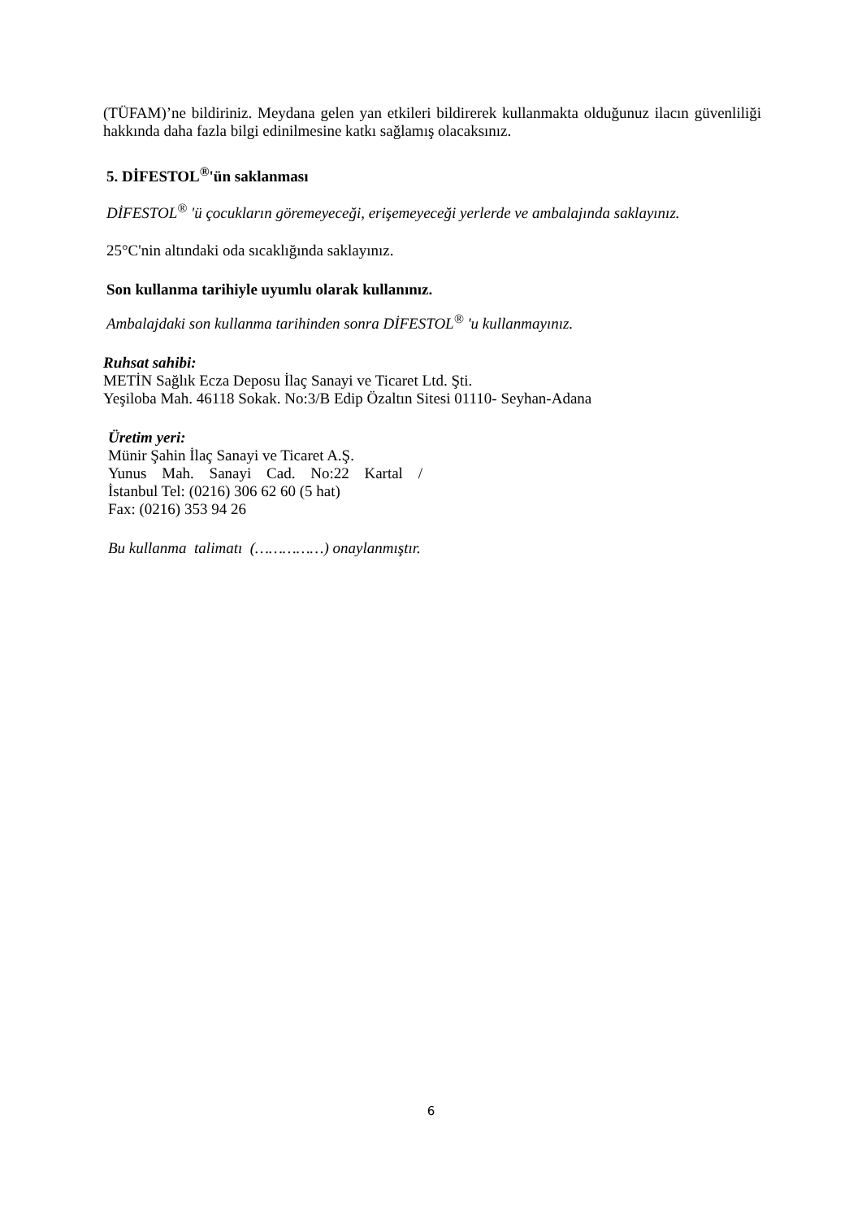(TÜFAM)’ne bildiriniz. Meydana gelen yan etkileri bildirerek kullanmakta olduğunuz ilacın güvenliliği hakkında daha fazla bilgi edinilmesine katkı sağlamış olacaksınız.
5. DİFESTOL<sup>®</sup>'ün saklanması
DİFESTOL<sup>®</sup> 'ü çocukların göremeyeceği, erişemeyeceği yerlerde ve ambalajında saklayınız.
25°C'nin altındaki oda sıcaklığında saklayınız.
Son kullanma tarihiyle uyumlu olarak kullanınız.
Ambalajdaki son kullanma tarihinden sonra DİFESTOL<sup>®</sup> 'u kullanmayınız.
Ruhsat sahibi:
METİN Sağlık Ecza Deposu İlaç Sanayi ve Ticaret Ltd. Şti.
Yeşiloba Mah. 46118 Sokak. No:3/B Edip Özaltın Sitesi 01110- Seyhan-Adana
Üretim yeri:
Münir Şahin İlaç Sanayi ve Ticaret A.Ş.
Yunus Mah. Sanayi Cad. No:22 Kartal /
İstanbul Tel: (0216) 306 62 60 (5 hat)
Fax: (0216) 353 94 26
Bu kullanma talimatı (……………) onaylanmıştır.
6